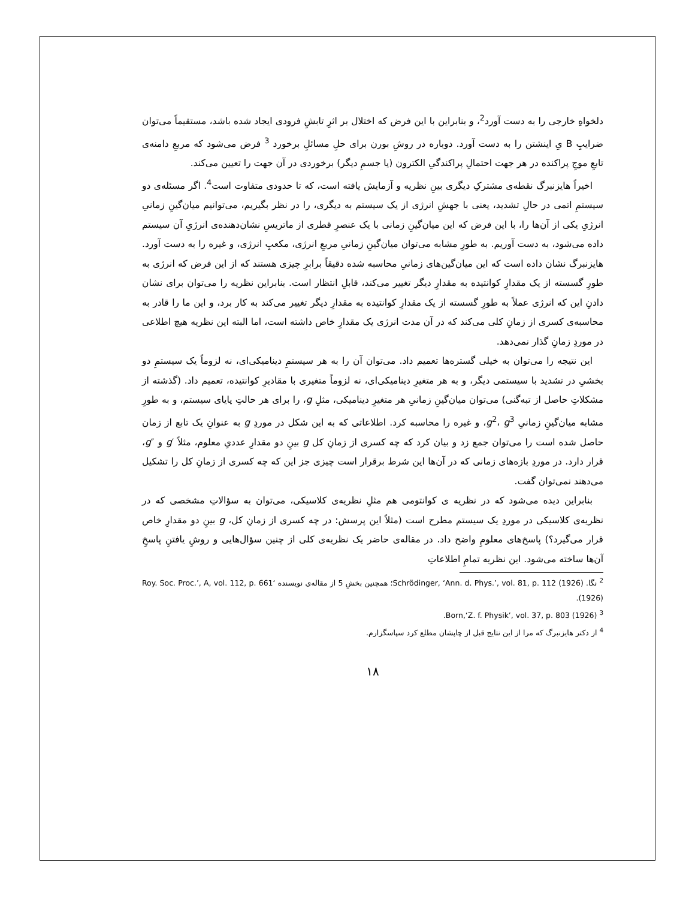دلخواهِ خارجی را به دست آورد<sup>2</sup>، و بنابراین با این فرض که اختلال بر اثرِ تابشِ فرودی ایجاد شده باشد، مستقیماً می‌توان ضرایبِ B یِ اینشتن را به دست آورد. دوباره در روشِ بورن برای حلِ مسائلِ برخورد <sup>3</sup> فرض می‌شود که مربعِ دامنه‌ی تابعِ موجِ پراکنده در هر جهت احتمالِ پراکندگیِ الکترون (یا جسمِ دیگر) برخوردی در آن جهت را تعیین می‌کند.
اخیراً هایزنبرگ نقطه‌ی مشترکِ دیگری بینِ نظریه و آزمایش یافته است، که تا حدودی متفاوت است<sup>4</sup>. اگر مسئله‌ی دو سیستمِ اتمی در حالِ تشدید، یعنی با جهشِ انرژی از یک سیستم به دیگری، را در نظر بگیریم، می‌توانیم میان‌گینِ زمانیِ انرژیِ یکی از آن‌ها را، با این فرض که این میان‌گینِ زمانی با یک عنصرِ قطری از ماتریسِ نشان‌دهنده‌ی انرژیِ آن سیستم داده می‌شود، به دست آوریم. به طورِ مشابه می‌توان میان‌گینِ زمانیِ مربعِ انرژی، مکعبِ انرژی، و غیره را به دست آورد. هایزنبرگ نشان داده است که این میان‌گین‌های زمانیِ محاسبه شده دقیقاً برابرِ چیزی هستند که از این فرض که انرژی به طورِ گسسته از یک مقدارِ کوانتیده به مقدارِ دیگر تغییر می‌کند، قابلِ انتظار است. بنابراین نظریه را می‌توان برای نشان دادنِ این که انرژی عملاً به طورِ گسسته از یک مقدارِ کوانتیده به مقدارِ دیگر تغییر می‌کند به کار برد، و این ما را قادر به محاسبه‌ی کسری از زمانِ کلی می‌کند که در آن مدت انرژی یک مقدارِ خاص داشته است، اما البته این نظریه هیچ اطلاعی در موردِ زمانِ گذار نمی‌دهد.
این نتیجه را می‌توان به خیلی گستره‌ها تعمیم داد. می‌توان آن را به هر سیستمِ دینامیکی‌ای، نه لزوماً یک سیستمِ دو بخشیِ در تشدید با سیستمی دیگر، و به هر متغیرِ دینامیکی‌ای، نه لزوماً متغیری با مقادیرِ کوانتیده، تعمیم داد. (گذشته از مشکلاتِ حاصل از تبه‌گنی) می‌توان میان‌گینِ زمانیِ هر متغیرِ دینامیکی، مثلِ g، را برای هر حالتِ پایای سیستم، و به طورِ مشابه میان‌گینِ زمانیِ g<sup>2</sup>، g<sup>3</sup>، و غیره را محاسبه کرد. اطلاعاتی که به این شکل در موردِ g به عنوانِ یک تابع از زمان حاصل شده است را می‌توان جمع زد و بیان کرد که چه کسری از زمانِ کل g بینِ دو مقدارِ عددیِ معلوم، مثلاً ′g و ″g، قرار دارد. در موردِ بازه‌های زمانی که در آن‌ها این شرط برقرار است چیزی جز این که چه کسری از زمانِ کل را تشکیل می‌دهند نمی‌توان گفت.
بنابراین دیده می‌شود که در نظریه ی کوانتومی هم مثلِ نظریه‌ی کلاسیکی، می‌توان به سؤالاتِ مشخصی که در نظریه‌ی کلاسیکی در موردِ یک سیستم مطرح است (مثلاً این پرسش: در چه کسری از زمانِ کل، g بینِ دو مقدارِ خاص قرار می‌گیرد؟) پاسخ‌های معلومِ واضح داد. در مقاله‌ی حاضر یک نظریه‌ی کلی از چنین سؤال‌هایی و روشِ یافتنِ پاسخِ آن‌ها ساخته می‌شود. این نظریه تمامِ اطلاعاتِ
<sup>2</sup> نگا. Schrödinger, ‘Ann. d. Phys.’, vol. 81, p. 112 (1926)؛ همچنین بخشِ 5 از مقاله‌ی نویسنده ‘Roy. Soc. Proc.’, A, vol. 112, p. 661 (1926).
<sup>3</sup> Born,‘Z. f. Physik’, vol. 37, p. 803 (1926).
<sup>4</sup> از دکتر هایزنبرگ که مرا از این نتایج قبل از چاپشان مطلع کرد سپاسگزارم.
۱۸